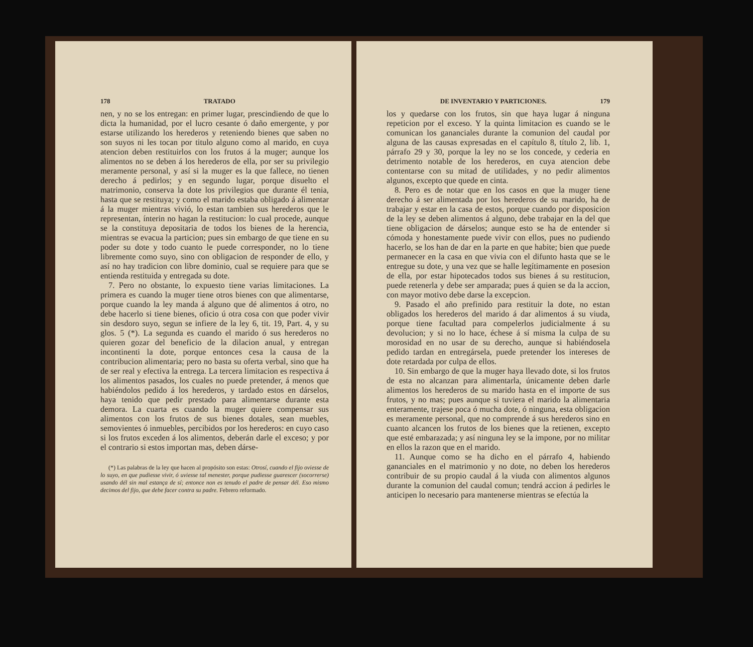178 TRATADO
nen, y no se los entregan: en primer lugar, prescindiendo de que lo dicta la humanidad, por el lucro cesante ó daño emergente, y por estarse utilizando los herederos y reteniendo bienes que saben no son suyos ni les tocan por titulo alguno como al marido, en cuya atencion deben restituirlos con los frutos á la muger; aunque los alimentos no se deben á los herederos de ella, por ser su privilegio meramente personal, y así si la muger es la que fallece, no tienen derecho á pedirlos; y en segundo lugar, porque disuelto el matrimonio, conserva la dote los privilegios que durante él tenia, hasta que se restituya; y como el marido estaba obligado á alimentar á la muger mientras vivió, lo estan tambien sus herederos que le representan, ínterin no hagan la restitucion: lo cual procede, aunque se la constituya depositaria de todos los bienes de la herencia, mientras se evacua la particion; pues sin embargo de que tiene en su poder su dote y todo cuanto le puede corresponder, no lo tiene libremente como suyo, sino con obligacion de responder de ello, y así no hay tradicion con libre dominio, cual se requiere para que se entienda restituida y entregada su dote.
7. Pero no obstante, lo expuesto tiene varias limitaciones. La primera es cuando la muger tiene otros bienes con que alimentarse, porque cuando la ley manda á alguno que dé alimentos á otro, no debe hacerlo si tiene bienes, oficio ú otra cosa con que poder vivir sin desdoro suyo, segun se infiere de la ley 6, tit. 19, Part. 4, y su glos. 5 (*). La segunda es cuando el marido ó sus herederos no quieren gozar del beneficio de la dilacion anual, y entregan incontinenti la dote, porque entonces cesa la causa de la contribucion alimentaria; pero no basta su oferta verbal, sino que ha de ser real y efectiva la entrega. La tercera limitacion es respectiva á los alimentos pasados, los cuales no puede pretender, á menos que habiéndolos pedido á los herederos, y tardado estos en dárselos, haya tenido que pedir prestado para alimentarse durante esta demora. La cuarta es cuando la muger quiere compensar sus alimentos con los frutos de sus bienes dotales, sean muebles, semovientes ó inmuebles, percibidos por los herederos: en cuyo caso si los frutos exceden á los alimentos, deberán darle el exceso; y por el contrario si estos importan mas, deben dárse-
(*) Las palabras de la ley que hacen al propósito son estas: Otrosí, cuando el fijo oviesse de lo suyo, en que pudiesse vivir, ó uviesse tal menester, porque pudiesse guarescer (socorrerse) usando dél sin mal estança de sí; entonce non es tenudo el padre de pensar dél. Eso mismo decimos del fijo, que debe facer contra su padre. Febrero reformado.
DE INVENTARIO Y PARTICIONES. 179
los y quedarse con los frutos, sin que haya lugar á ninguna repeticion por el exceso. Y la quinta limitacion es cuando se le comunican los gananciales durante la comunion del caudal por alguna de las causas expresadas en el capítulo 8, título 2, lib. 1, párrafo 29 y 30, porque la ley no se los concede, y cederia en detrimento notable de los herederos, en cuya atencion debe contentarse con su mitad de utilidades, y no pedir alimentos algunos, excepto que quede en cinta.
8. Pero es de notar que en los casos en que la muger tiene derecho á ser alimentada por los herederos de su marido, ha de trabajar y estar en la casa de estos, porque cuando por disposicion de la ley se deben alimentos á alguno, debe trabajar en la del que tiene obligacion de dárselos; aunque esto se ha de entender si cómoda y honestamente puede vivir con ellos, pues no pudiendo hacerlo, se los han de dar en la parte en que habite; bien que puede permanecer en la casa en que vivia con el difunto hasta que se le entregue su dote, y una vez que se halle legítimamente en posesion de ella, por estar hipotecados todos sus bienes á su restitucion, puede retenerla y debe ser amparada; pues á quien se da la accion, con mayor motivo debe darse la excepcion.
9. Pasado el año prefinido para restituir la dote, no estan obligados los herederos del marido á dar alimentos á su viuda, porque tiene facultad para compelerlos judicialmente á su devolucion; y si no lo hace, échese á sí misma la culpa de su morosidad en no usar de su derecho, aunque si habiéndosela pedido tardan en entregársela, puede pretender los intereses de dote retardada por culpa de ellos.
10. Sin embargo de que la muger haya llevado dote, si los frutos de esta no alcanzan para alimentarla, únicamente deben darle alimentos los herederos de su marido hasta en el importe de sus frutos, y no mas; pues aunque si tuviera el marido la alimentaria enteramente, trajese poca ó mucha dote, ó ninguna, esta obligacion es meramente personal, que no comprende á sus herederos sino en cuanto alcancen los frutos de los bienes que la retienen, excepto que esté embarazada; y así ninguna ley se la impone, por no militar en ellos la razon que en el marido.
11. Aunque como se ha dicho en el párrafo 4, habiendo gananciales en el matrimonio y no dote, no deben los herederos contribuir de su propio caudal á la viuda con alimentos algunos durante la comunion del caudal comun; tendrá accion á pedirles le anticipen lo necesario para mantenerse mientras se efectúa la